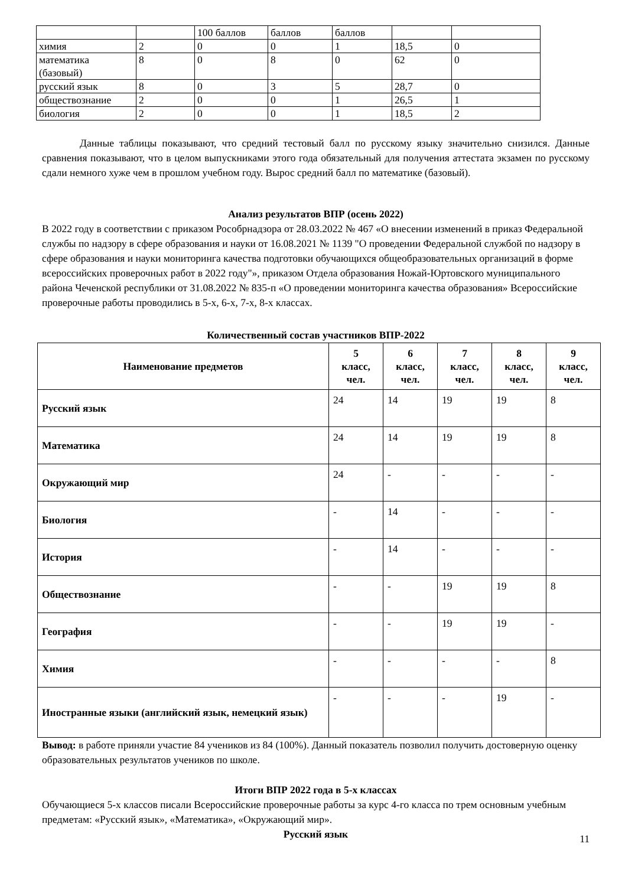| | | 100 баллов | баллов | баллов | | |
| химия | 2 | 0 | 0 | 1 | 18,5 | 0 |
| математика (базовый) | 8 | 0 | 8 | 0 | 62 | 0 |
| русский язык | 8 | 0 | 3 | 5 | 28,7 | 0 |
| обществознание | 2 | 0 | 0 | 1 | 26,5 | 1 |
| биология | 2 | 0 | 0 | 1 | 18,5 | 2 |
Данные таблицы показывают, что средний тестовый балл по русскому языку значительно снизился. Данные сравнения показывают, что в целом выпускниками этого года обязательный для получения аттестата экзамен по русскому сдали немного хуже чем в прошлом учебном году. Вырос средний балл по математике (базовый).
Анализ результатов ВПР (осень 2022)
В 2022 году в соответствии с приказом Рособрнадзора от 28.03.2022 № 467 «О внесении изменений в приказ Федеральной службы по надзору в сфере образования и науки от 16.08.2021 № 1139 "О проведении Федеральной службой по надзору в сфере образования и науки мониторинга качества подготовки обучающихся общеобразовательных организаций в форме всероссийских проверочных работ в 2022 году"», приказом Отдела образования Ножай-Юртовского муниципального района Чеченской республики от 31.08.2022 № 835-п «О проведении мониторинга качества образования» Всероссийские проверочные работы проводились в 5-х, 6-х, 7-х, 8-х классах.
Количественный состав участников ВПР-2022
| Наименование предметов | 5 класс, чел. | 6 класс, чел. | 7 класс, чел. | 8 класс, чел. | 9 класс, чел. |
| --- | --- | --- | --- | --- | --- |
| Русский язык | 24 | 14 | 19 | 19 | 8 |
| Математика | 24 | 14 | 19 | 19 | 8 |
| Окружающий мир | 24 | - | - | - | - |
| Биология | - | 14 | - | - | - |
| История | - | 14 | - | - | - |
| Обществознание | - | - | 19 | 19 | 8 |
| География | - | - | 19 | 19 | - |
| Химия | - | - | - | - | 8 |
| Иностранные языки (английский язык, немецкий язык) | - | - | - | 19 | - |
Вывод: в работе приняли участие 84 учеников из 84 (100%). Данный показатель позволил получить достоверную оценку образовательных результатов учеников по школе.
Итоги ВПР 2022 года в 5-х классах
Обучающиеся 5-х классов писали Всероссийские проверочные работы за курс 4-го класса по трем основным учебным предметам: «Русский язык», «Математика», «Окружающий мир».
Русский язык
11